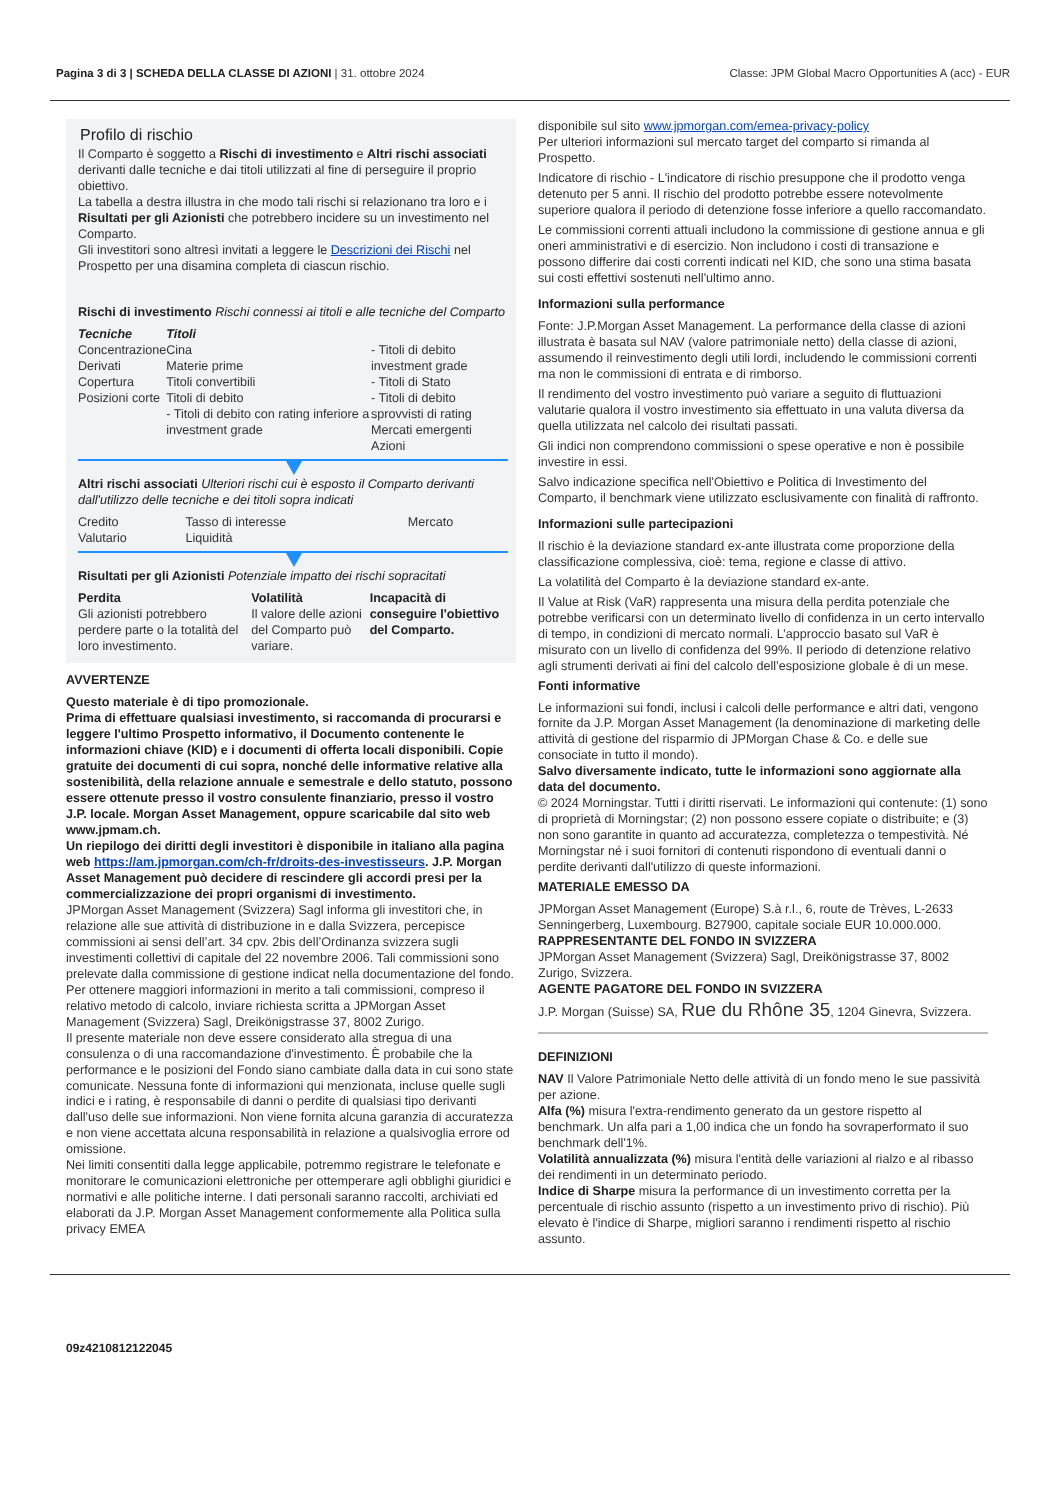Pagina 3 di 3 | SCHEDA DELLA CLASSE DI AZIONI | 31. ottobre 2024
Classe: JPM Global Macro Opportunities A (acc) - EUR
Profilo di rischio
Il Comparto è soggetto a Rischi di investimento e Altri rischi associati derivanti dalle tecniche e dai titoli utilizzati al fine di perseguire il proprio obiettivo.
La tabella a destra illustra in che modo tali rischi si relazionano tra loro e i Risultati per gli Azionisti che potrebbero incidere su un investimento nel Comparto.
Gli investitori sono altresì invitati a leggere le Descrizioni dei Rischi nel Prospetto per una disamina completa di ciascun rischio.
Rischi di investimento Rischi connessi ai titoli e alle tecniche del Comparto
| Tecniche Concentrazione Derivati Copertura Posizioni corte | Titoli Cina Materie prime Titoli convertibili Titoli di debito - Titoli di debito con rating inferiore a investment grade | - Titoli di debito investment grade - Titoli di Stato - Titoli di debito sprovvisti di rating Mercati emergenti Azioni |
Altri rischi associati Ulteriori rischi cui è esposto il Comparto derivanti dall'utilizzo delle tecniche e dei titoli sopra indicati
| Credito Valutario | Tasso di interesse Liquidità | Mercato |
Risultati per gli Azionisti Potenziale impatto dei rischi sopracitati
| Perdita Gli azionisti potrebbero perdere parte o la totalità del loro investimento. | Volatilità Il valore delle azioni del Comparto può variare. | Incapacità di conseguire l'obiettivo del Comparto. |
AVVERTENZE
Questo materiale è di tipo promozionale.
Prima di effettuare qualsiasi investimento, si raccomanda di procurarsi e leggere l'ultimo Prospetto informativo, il Documento contenente le informazioni chiave (KID) e i documenti di offerta locali disponibili. Copie gratuite dei documenti di cui sopra, nonché delle informative relative alla sostenibilità, della relazione annuale e semestrale e dello statuto, possono essere ottenute presso il vostro consulente finanziario, presso il vostro J.P. locale. Morgan Asset Management, oppure scaricabile dal sito web www.jpmam.ch.
Un riepilogo dei diritti degli investitori è disponibile in italiano alla pagina web https://am.jpmorgan.com/ch-fr/droits-des-investisseurs. J.P. Morgan Asset Management può decidere di rescindere gli accordi presi per la commercializzazione dei propri organismi di investimento.
JPMorgan Asset Management (Svizzera) Sagl informa gli investitori che, in relazione alle sue attività di distribuzione in e dalla Svizzera, percepisce commissioni ai sensi dell’art. 34 cpv. 2bis dell’Ordinanza svizzera sugli investimenti collettivi di capitale del 22 novembre 2006. Tali commissioni sono prelevate dalla commissione di gestione indicat nella documentazione del fondo. Per ottenere maggiori informazioni in merito a tali commissioni, compreso il relativo metodo di calcolo, inviare richiesta scritta a JPMorgan Asset Management (Svizzera) Sagl, Dreikönigstrasse 37, 8002 Zurigo.
Il presente materiale non deve essere considerato alla stregua di una consulenza o di una raccomandazione d'investimento. È probabile che la performance e le posizioni del Fondo siano cambiate dalla data in cui sono state comunicate. Nessuna fonte di informazioni qui menzionata, incluse quelle sugli indici e i rating, è responsabile di danni o perdite di qualsiasi tipo derivanti dall'uso delle sue informazioni. Non viene fornita alcuna garanzia di accuratezza e non viene accettata alcuna responsabilità in relazione a qualsivoglia errore od omissione.
Nei limiti consentiti dalla legge applicabile, potremmo registrare le telefonate e monitorare le comunicazioni elettroniche per ottemperare agli obblighi giuridici e normativi e alle politiche interne. I dati personali saranno raccolti, archiviati ed elaborati da J.P. Morgan Asset Management conformemente alla Politica sulla privacy EMEA
disponibile sul sito www.jpmorgan.com/emea-privacy-policy
Per ulteriori informazioni sul mercato target del comparto si rimanda al Prospetto.
Indicatore di rischio - L'indicatore di rischio presuppone che il prodotto venga detenuto per 5 anni. Il rischio del prodotto potrebbe essere notevolmente superiore qualora il periodo di detenzione fosse inferiore a quello raccomandato.
Le commissioni correnti attuali includono la commissione di gestione annua e gli oneri amministrativi e di esercizio. Non includono i costi di transazione e possono differire dai costi correnti indicati nel KID, che sono una stima basata sui costi effettivi sostenuti nell'ultimo anno.
Informazioni sulla performance
Fonte: J.P.Morgan Asset Management. La performance della classe di azioni illustrata è basata sul NAV (valore patrimoniale netto) della classe di azioni, assumendo il reinvestimento degli utili lordi, includendo le commissioni correnti ma non le commissioni di entrata e di rimborso.
Il rendimento del vostro investimento può variare a seguito di fluttuazioni valutarie qualora il vostro investimento sia effettuato in una valuta diversa da quella utilizzata nel calcolo dei risultati passati.
Gli indici non comprendono commissioni o spese operative e non è possibile investire in essi.
Salvo indicazione specifica nell'Obiettivo e Politica di Investimento del Comparto, il benchmark viene utilizzato esclusivamente con finalità di raffronto.
Informazioni sulle partecipazioni
Il rischio è la deviazione standard ex-ante illustrata come proporzione della classificazione complessiva, cioè: tema, regione e classe di attivo.
La volatilità del Comparto è la deviazione standard ex-ante.
Il Value at Risk (VaR) rappresenta una misura della perdita potenziale che potrebbe verificarsi con un determinato livello di confidenza in un certo intervallo di tempo, in condizioni di mercato normali. L’approccio basato sul VaR è misurato con un livello di confidenza del 99%. Il periodo di detenzione relativo agli strumenti derivati ai fini del calcolo dell’esposizione globale è di un mese.
Fonti informative
Le informazioni sui fondi, inclusi i calcoli delle performance e altri dati, vengono fornite da J.P. Morgan Asset Management (la denominazione di marketing delle attività di gestione del risparmio di JPMorgan Chase & Co. e delle sue consociate in tutto il mondo).
Salvo diversamente indicato, tutte le informazioni sono aggiornate alla data del documento.
© 2024 Morningstar. Tutti i diritti riservati. Le informazioni qui contenute: (1) sono di proprietà di Morningstar; (2) non possono essere copiate o distribuite; e (3) non sono garantite in quanto ad accuratezza, completezza o tempestività. Né Morningstar né i suoi fornitori di contenuti rispondono di eventuali danni o perdite derivanti dall'utilizzo di queste informazioni.
MATERIALE EMESSO DA
JPMorgan Asset Management (Europe) S.à r.l., 6, route de Trèves, L-2633 Senningerberg, Luxembourg. B27900, capitale sociale EUR 10.000.000.
RAPPRESENTANTE DEL FONDO IN SVIZZERA
JPMorgan Asset Management (Svizzera) Sagl, Dreikönigstrasse 37, 8002 Zurigo, Svizzera.
AGENTE PAGATORE DEL FONDO IN SVIZZERA
J.P. Morgan (Suisse) SA, Rue du Rhône 35, 1204 Ginevra, Svizzera.
DEFINIZIONI
NAV Il Valore Patrimoniale Netto delle attività di un fondo meno le sue passività per azione.
Alfa (%) misura l'extra-rendimento generato da un gestore rispetto al benchmark. Un alfa pari a 1,00 indica che un fondo ha sovraperformato il suo benchmark dell'1%.
Volatilità annualizzata (%) misura l'entità delle variazioni al rialzo e al ribasso dei rendimenti in un determinato periodo.
Indice di Sharpe misura la performance di un investimento corretta per la percentuale di rischio assunto (rispetto a un investimento privo di rischio). Più elevato è l'indice di Sharpe, migliori saranno i rendimenti rispetto al rischio assunto.
09z4210812122045